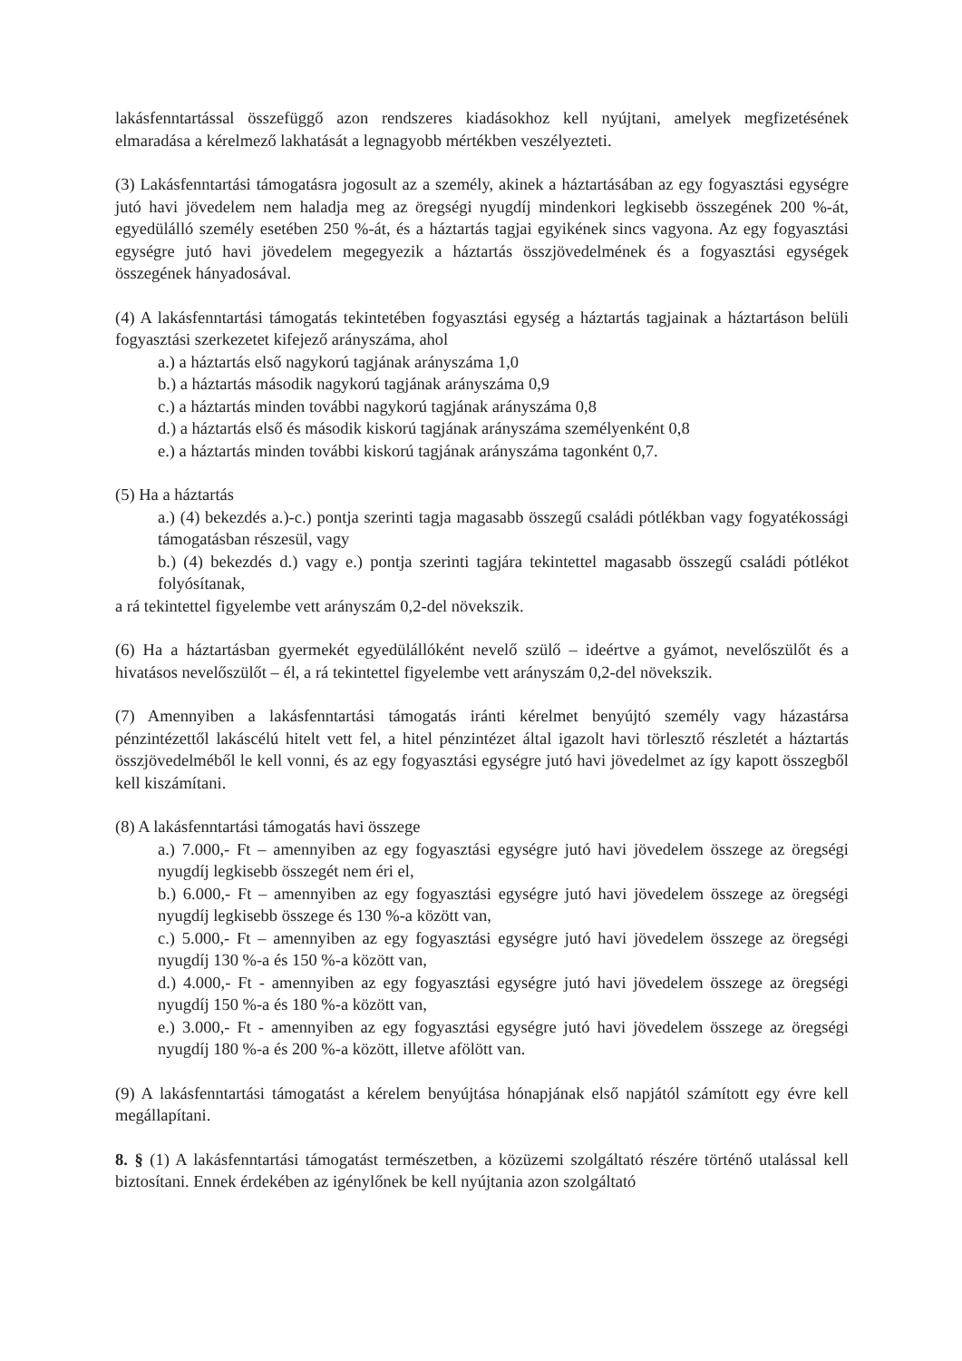lakásfenntartással összefüggő azon rendszeres kiadásokhoz kell nyújtani, amelyek megfizetésének elmaradása a kérelmező lakhatását a legnagyobb mértékben veszélyezteti.
(3) Lakásfenntartási támogatásra jogosult az a személy, akinek a háztartásában az egy fogyasztási egységre jutó havi jövedelem nem haladja meg az öregségi nyugdíj mindenkori legkisebb összegének 200 %-át, egyedülálló személy esetében 250 %-át, és a háztartás tagjai egyikének sincs vagyona. Az egy fogyasztási egységre jutó havi jövedelem megegyezik a háztartás összjövedelmének és a fogyasztási egységek összegének hányadosával.
(4) A lakásfenntartási támogatás tekintetében fogyasztási egység a háztartás tagjainak a háztartáson belüli fogyasztási szerkezetet kifejező arányszáma, ahol
a.) a háztartás első nagykorú tagjának arányszáma 1,0
b.) a háztartás második nagykorú tagjának arányszáma 0,9
c.) a háztartás minden további nagykorú tagjának arányszáma 0,8
d.) a háztartás első és második kiskorú tagjának arányszáma személyenként 0,8
e.) a háztartás minden további kiskorú tagjának arányszáma tagonként 0,7.
(5) Ha a háztartás
a.) (4) bekezdés a.)-c.) pontja szerinti tagja magasabb összegű családi pótlékban vagy fogyatékossági támogatásban részesül, vagy
b.) (4) bekezdés d.) vagy e.) pontja szerinti tagjára tekintettel magasabb összegű családi pótlékot folyósítanak,
a rá tekintettel figyelembe vett arányszám 0,2-del növekszik.
(6) Ha a háztartásban gyermekét egyedülállóként nevelő szülő – ideértve a gyámot, nevelőszülőt és a hivatásos nevelőszülőt – él, a rá tekintettel figyelembe vett arányszám 0,2-del növekszik.
(7) Amennyiben a lakásfenntartási támogatás iránti kérelmet benyújtó személy vagy házastársa pénzintézettől lakáscélú hitelt vett fel, a hitel pénzintézet által igazolt havi törlesztő részletét a háztartás összjövedelméből le kell vonni, és az egy fogyasztási egységre jutó havi jövedelmet az így kapott összegből kell kiszámítani.
(8) A lakásfenntartási támogatás havi összege
a.) 7.000,- Ft – amennyiben az egy fogyasztási egységre jutó havi jövedelem összege az öregségi nyugdíj legkisebb összegét nem éri el,
b.) 6.000,- Ft – amennyiben az egy fogyasztási egységre jutó havi jövedelem összege az öregségi nyugdíj legkisebb összege és 130 %-a között van,
c.) 5.000,- Ft – amennyiben az egy fogyasztási egységre jutó havi jövedelem összege az öregségi nyugdíj 130 %-a és 150 %-a között van,
d.) 4.000,- Ft - amennyiben az egy fogyasztási egységre jutó havi jövedelem összege az öregségi nyugdíj 150 %-a és 180 %-a között van,
e.) 3.000,- Ft - amennyiben az egy fogyasztási egységre jutó havi jövedelem összege az öregségi nyugdíj 180 %-a és 200 %-a között, illetve afölött van.
(9) A lakásfenntartási támogatást a kérelem benyújtása hónapjának első napjától számított egy évre kell megállapítani.
8. § (1) A lakásfenntartási támogatást természetben, a közüzemi szolgáltató részére történő utalással kell biztosítani. Ennek érdekében az igénylőnek be kell nyújtania azon szolgáltató